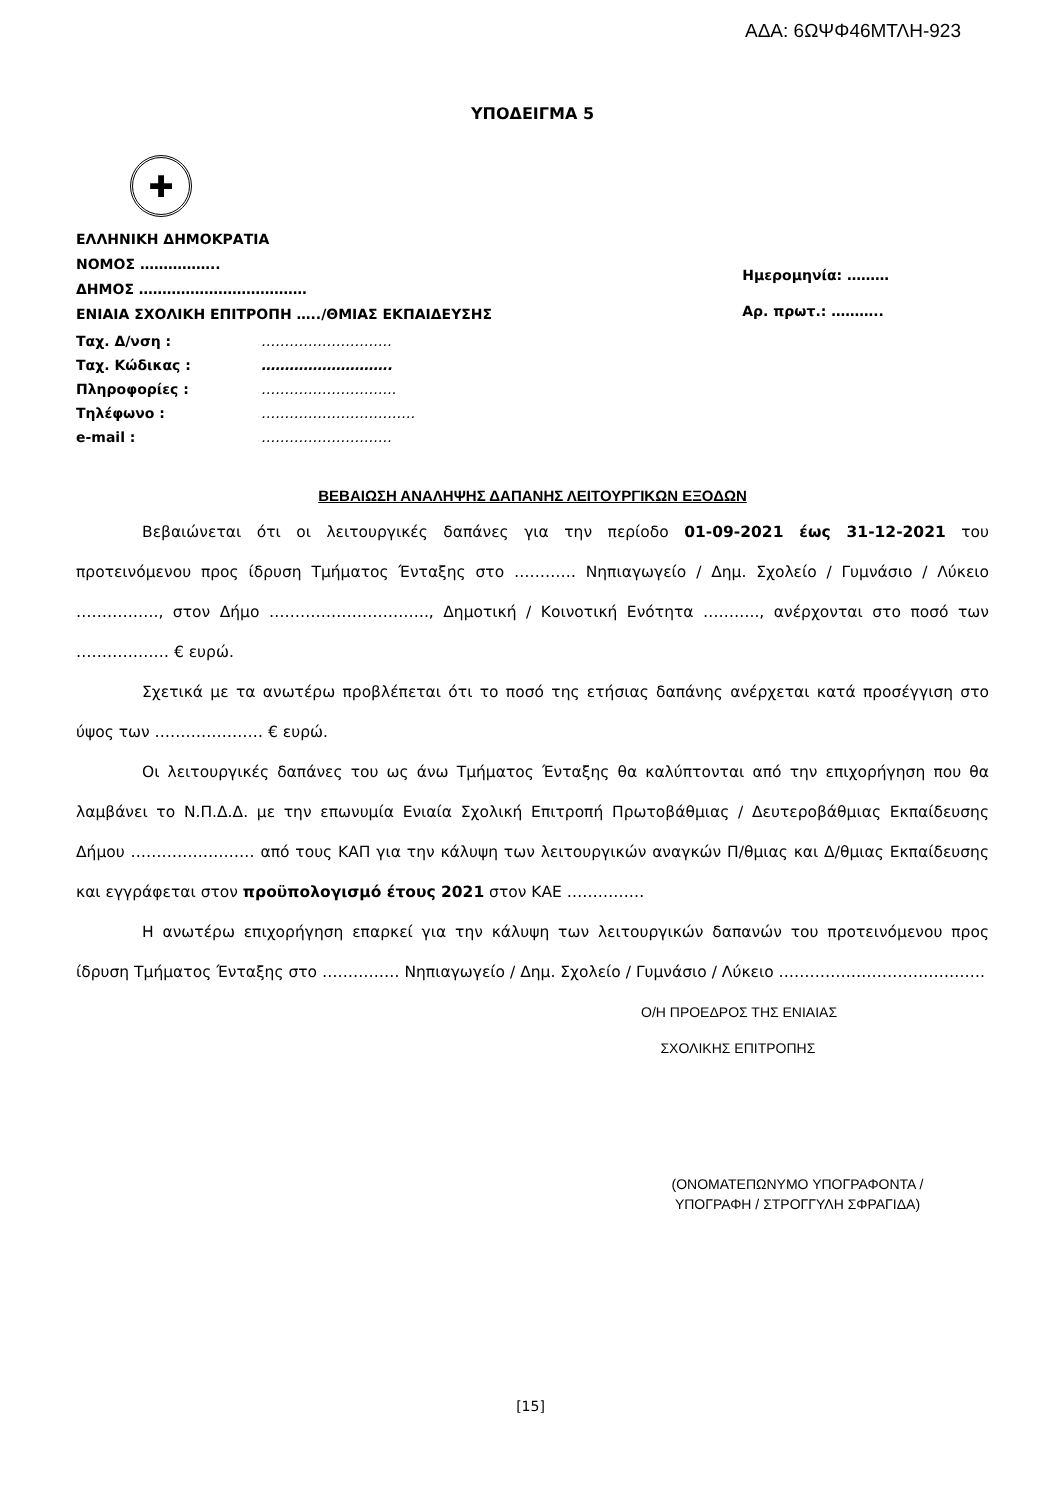ΑΔΑ: 6ΩΨΦ46ΜΤΛΗ-923
ΥΠΟΔΕΙΓΜΑ 5
✚
ΕΛΛΗΝΙΚΗ ΔΗΜΟΚΡΑΤΙΑ
ΝΟΜΟΣ ……………..
ΔΗΜΟΣ ………………………………
ΕΝΙΑΙΑ ΣΧΟΛΙΚΗ ΕΠΙΤΡΟΠΗ …../ΘΜΙΑΣ ΕΚΠΑΙΔΕΥΣΗΣ
Ημερομηνία: ………
Αρ. πρωτ.: ………..
| Ταχ. Δ/νση : | ………………………. |
| Ταχ. Κώδικας : | ………………………. |
| Πληροφορίες : | ……………………….. |
| Τηλέφωνο : | …………………………… |
| e-mail : | ………………………. |
ΒΕΒΑΙΩΣΗ ΑΝΑΛΗΨΗΣ ΔΑΠΑΝΗΣ ΛΕΙΤΟΥΡΓΙΚΩΝ ΕΞΟΔΩΝ
Βεβαιώνεται ότι οι λειτουργικές δαπάνες για την περίοδο 01-09-2021 έως 31-12-2021 του προτεινόμενου προς ίδρυση Τμήματος Ένταξης στο ………… Νηπιαγωγείο / Δημ. Σχολείο / Γυμνάσιο / Λύκειο ……………., στον Δήμο …………………………., Δημοτική / Κοινοτική Ενότητα ……….., ανέρχονται στο ποσό των ……………… € ευρώ.
Σχετικά με τα ανωτέρω προβλέπεται ότι το ποσό της ετήσιας δαπάνης ανέρχεται κατά προσέγγιση στο ύψος των ………………… € ευρώ.
Οι λειτουργικές δαπάνες του ως άνω Τμήματος Ένταξης θα καλύπτονται από την επιχορήγηση που θα λαμβάνει το Ν.Π.Δ.Δ. με την επωνυμία Ενιαία Σχολική Επιτροπή Πρωτοβάθμιας / Δευτεροβάθμιας Εκπαίδευσης Δήμου …………………… από τους ΚΑΠ για την κάλυψη των λειτουργικών αναγκών Π/θμιας και Δ/θμιας Εκπαίδευσης και εγγράφεται στον προϋπολογισμό έτους 2021 στον ΚΑΕ ……………
Η ανωτέρω επιχορήγηση επαρκεί για την κάλυψη των λειτουργικών δαπανών του προτεινόμενου προς ίδρυση Τμήματος Ένταξης στο …………… Νηπιαγωγείο / Δημ. Σχολείο / Γυμνάσιο / Λύκειο ………………………………….
Ο/Η ΠΡΟΕΔΡΟΣ ΤΗΣ ΕΝΙΑΙΑΣ
ΣΧΟΛΙΚΗΣ ΕΠΙΤΡΟΠΗΣ
(ΟΝΟΜΑΤΕΠΩΝΥΜΟ ΥΠΟΓΡΑΦΟΝΤΑ /
ΥΠΟΓΡΑΦΗ / ΣΤΡΟΓΓΥΛΗ ΣΦΡΑΓΙΔΑ)
[15]